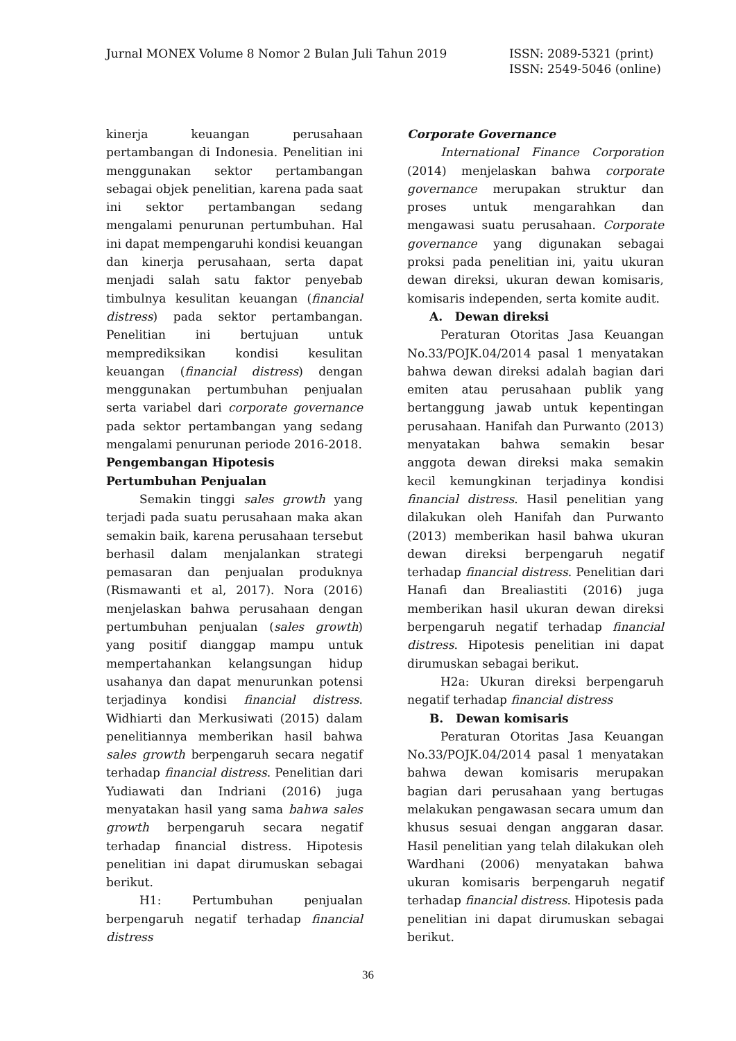Jurnal MONEX Volume 8 Nomor 2 Bulan Juli Tahun 2019
ISSN: 2089-5321 (print)
ISSN: 2549-5046 (online)
kinerja keuangan perusahaan pertambangan di Indonesia. Penelitian ini menggunakan sektor pertambangan sebagai objek penelitian, karena pada saat ini sektor pertambangan sedang mengalami penurunan pertumbuhan. Hal ini dapat mempengaruhi kondisi keuangan dan kinerja perusahaan, serta dapat menjadi salah satu faktor penyebab timbulnya kesulitan keuangan (financial distress) pada sektor pertambangan. Penelitian ini bertujuan untuk memprediksikan kondisi kesulitan keuangan (financial distress) dengan menggunakan pertumbuhan penjualan serta variabel dari corporate governance pada sektor pertambangan yang sedang mengalami penurunan periode 2016-2018.
Pengembangan Hipotesis
Pertumbuhan Penjualan
Semakin tinggi sales growth yang terjadi pada suatu perusahaan maka akan semakin baik, karena perusahaan tersebut berhasil dalam menjalankan strategi pemasaran dan penjualan produknya (Rismawanti et al, 2017). Nora (2016) menjelaskan bahwa perusahaan dengan pertumbuhan penjualan (sales growth) yang positif dianggap mampu untuk mempertahankan kelangsungan hidup usahanya dan dapat menurunkan potensi terjadinya kondisi financial distress. Widhiarti dan Merkusiwati (2015) dalam penelitiannya memberikan hasil bahwa sales growth berpengaruh secara negatif terhadap financial distress. Penelitian dari Yudiawati dan Indriani (2016) juga menyatakan hasil yang sama bahwa sales growth berpengaruh secara negatif terhadap financial distress. Hipotesis penelitian ini dapat dirumuskan sebagai berikut.
H1: Pertumbuhan penjualan berpengaruh negatif terhadap financial distress
Corporate Governance
International Finance Corporation (2014) menjelaskan bahwa corporate governance merupakan struktur dan proses untuk mengarahkan dan mengawasi suatu perusahaan. Corporate governance yang digunakan sebagai proksi pada penelitian ini, yaitu ukuran dewan direksi, ukuran dewan komisaris, komisaris independen, serta komite audit.
A. Dewan direksi
Peraturan Otoritas Jasa Keuangan No.33/POJK.04/2014 pasal 1 menyatakan bahwa dewan direksi adalah bagian dari emiten atau perusahaan publik yang bertanggung jawab untuk kepentingan perusahaan. Hanifah dan Purwanto (2013) menyatakan bahwa semakin besar anggota dewan direksi maka semakin kecil kemungkinan terjadinya kondisi financial distress. Hasil penelitian yang dilakukan oleh Hanifah dan Purwanto (2013) memberikan hasil bahwa ukuran dewan direksi berpengaruh negatif terhadap financial distress. Penelitian dari Hanafi dan Brealiastiti (2016) juga memberikan hasil ukuran dewan direksi berpengaruh negatif terhadap financial distress. Hipotesis penelitian ini dapat dirumuskan sebagai berikut.
H2a: Ukuran direksi berpengaruh negatif terhadap financial distress
B. Dewan komisaris
Peraturan Otoritas Jasa Keuangan No.33/POJK.04/2014 pasal 1 menyatakan bahwa dewan komisaris merupakan bagian dari perusahaan yang bertugas melakukan pengawasan secara umum dan khusus sesuai dengan anggaran dasar. Hasil penelitian yang telah dilakukan oleh Wardhani (2006) menyatakan bahwa ukuran komisaris berpengaruh negatif terhadap financial distress. Hipotesis pada penelitian ini dapat dirumuskan sebagai berikut.
36